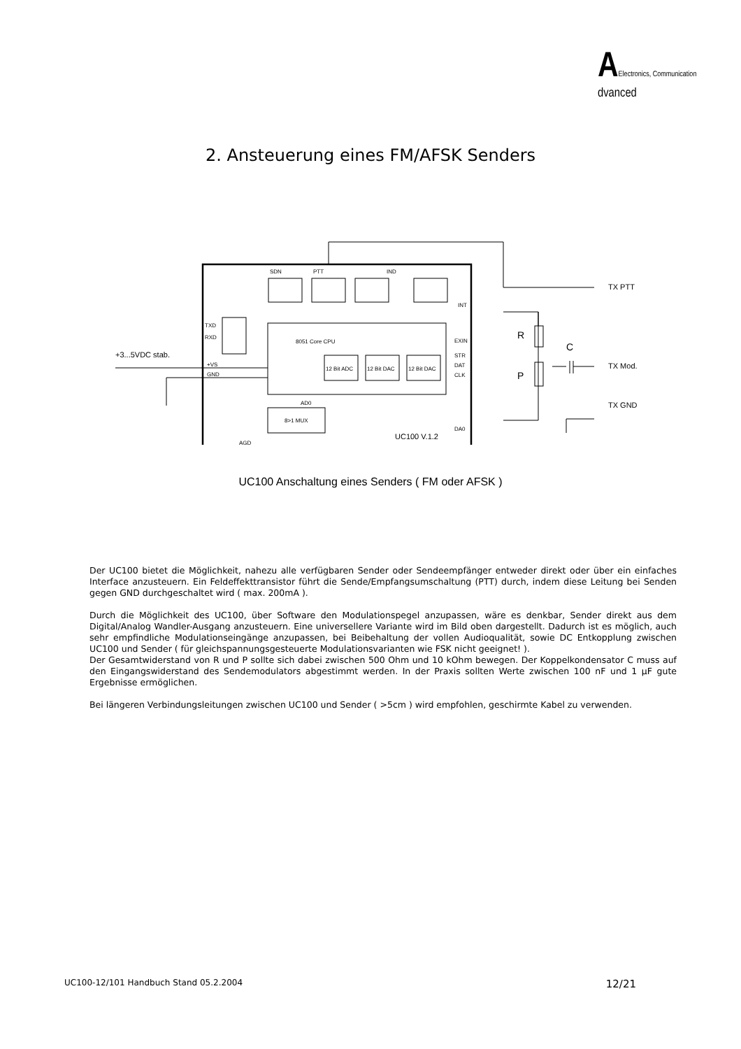AElectronics, Communication
dvanced
2. Ansteuerung eines FM/AFSK Senders
SDN
PTT
IND
INT
TXD
RXD
8051 Core CPU
EXIN
STR
DAT
CLK
+VS
GND
12 Bit ADC
12 Bit DAC
12 Bit DAC
AD0
8>1 MUX
AGD
UC100 V.1.2
DA0
+3...5VDC stab.
TX PTT
TX Mod.
TX GND
R
P
C
UC100 Anschaltung eines Senders ( FM oder AFSK )
Der UC100 bietet die Möglichkeit, nahezu alle verfügbaren Sender oder Sendeempfänger entweder direkt oder über ein einfaches Interface anzusteuern. Ein Feldeffekttransistor führt die Sende/Empfangsumschaltung (PTT) durch, indem diese Leitung bei Senden gegen GND durchgeschaltet wird ( max. 200mA ).
Durch die Möglichkeit des UC100, über Software den Modulationspegel anzupassen, wäre es denkbar, Sender direkt aus dem Digital/Analog Wandler-Ausgang anzusteuern. Eine universellere Variante wird im Bild oben dargestellt. Dadurch ist es möglich, auch sehr empfindliche Modulationseingänge anzupassen, bei Beibehaltung der vollen Audioqualität, sowie DC Entkopplung zwischen UC100 und Sender ( für gleichspannungsgesteuerte Modulationsvarianten wie FSK nicht geeignet! ).
Der Gesamtwiderstand von R und P sollte sich dabei zwischen 500 Ohm und 10 kOhm bewegen. Der Koppelkondensator C muss auf den Eingangswiderstand des Sendemodulators abgestimmt werden. In der Praxis sollten Werte zwischen 100 nF und 1 µF gute Ergebnisse ermöglichen.
Bei längeren Verbindungsleitungen zwischen UC100 und Sender ( >5cm ) wird empfohlen, geschirmte Kabel zu verwenden.
UC100-12/101 Handbuch Stand 05.2.2004 12/21